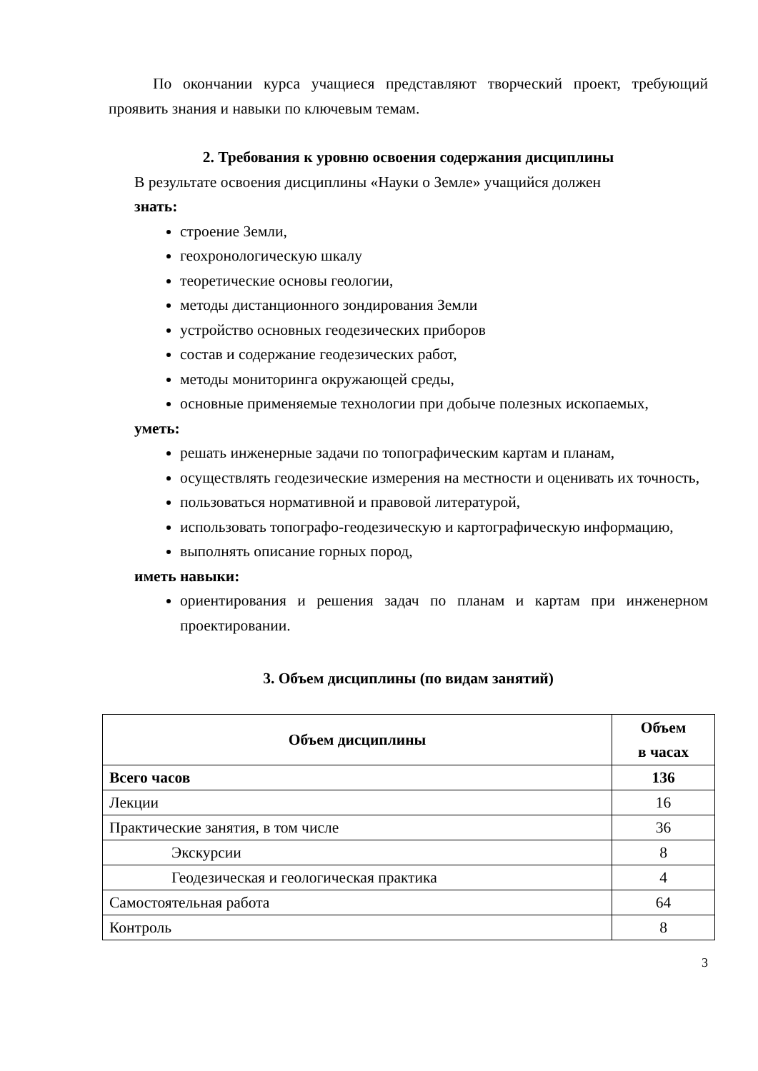По окончании курса учащиеся представляют творческий проект, требующий проявить знания и навыки по ключевым темам.
2. Требования к уровню освоения содержания дисциплины
В результате освоения дисциплины «Науки о Земле» учащийся должен
знать:
строение Земли,
геохронологическую шкалу
теоретические основы геологии,
методы дистанционного зондирования Земли
устройство основных геодезических приборов
состав и содержание геодезических работ,
методы мониторинга окружающей среды,
основные применяемые технологии при добыче полезных ископаемых,
уметь:
решать инженерные задачи по топографическим картам и планам,
осуществлять геодезические измерения на местности и оценивать их точность,
пользоваться нормативной и правовой литературой,
использовать топографо-геодезическую и картографическую информацию,
выполнять описание горных пород,
иметь навыки:
ориентирования и решения задач по планам и картам при инженерном проектировании.
3. Объем дисциплины (по видам занятий)
| Объем дисциплины | Объем в часах |
| --- | --- |
| Всего часов | 136 |
| Лекции | 16 |
| Практические занятия, в том числе | 36 |
| Экскурсии | 8 |
| Геодезическая и геологическая практика | 4 |
| Самостоятельная работа | 64 |
| Контроль | 8 |
3